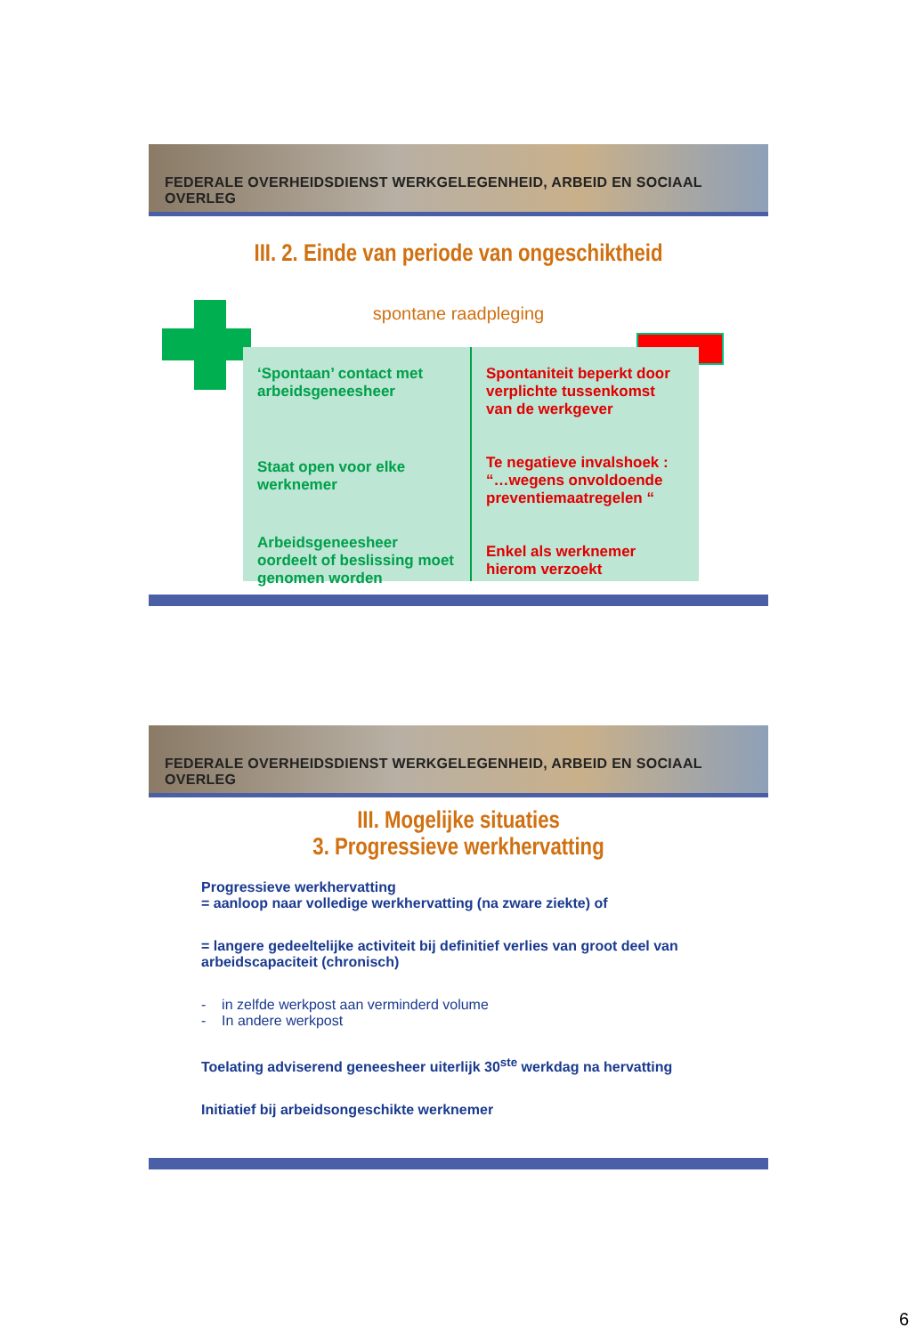FEDERALE OVERHEIDSDIENST WERKGELEGENHEID, ARBEID EN SOCIAAL OVERLEG
III. 2. Einde van periode van ongeschiktheid
spontane raadpleging
‘Spontaan’ contact met arbeidsgeneesheer
Staat open voor elke werknemer
Arbeidsgeneesheer oordeelt of beslissing moet genomen worden
Spontaniteit beperkt door verplichte tussenkomst van de werkgever
Te negatieve invalshoek : “…wegens onvoldoende preventiemaatregelen “
Enkel als werknemer hierom verzoekt
FEDERALE OVERHEIDSDIENST WERKGELEGENHEID, ARBEID EN SOCIAAL OVERLEG
III. Mogelijke situaties
3. Progressieve werkhervatting
Progressieve werkhervatting
= aanloop naar volledige werkhervatting (na zware ziekte) of
= langere gedeeltelijke activiteit bij definitief verlies van groot deel van arbeidscapaciteit (chronisch)
- in zelfde werkpost aan verminderd volume
- In andere werkpost
Toelating adviserend geneesheer uiterlijk 30<sup>ste</sup> werkdag na hervatting
Initiatief bij arbeidsongeschikte werknemer
6